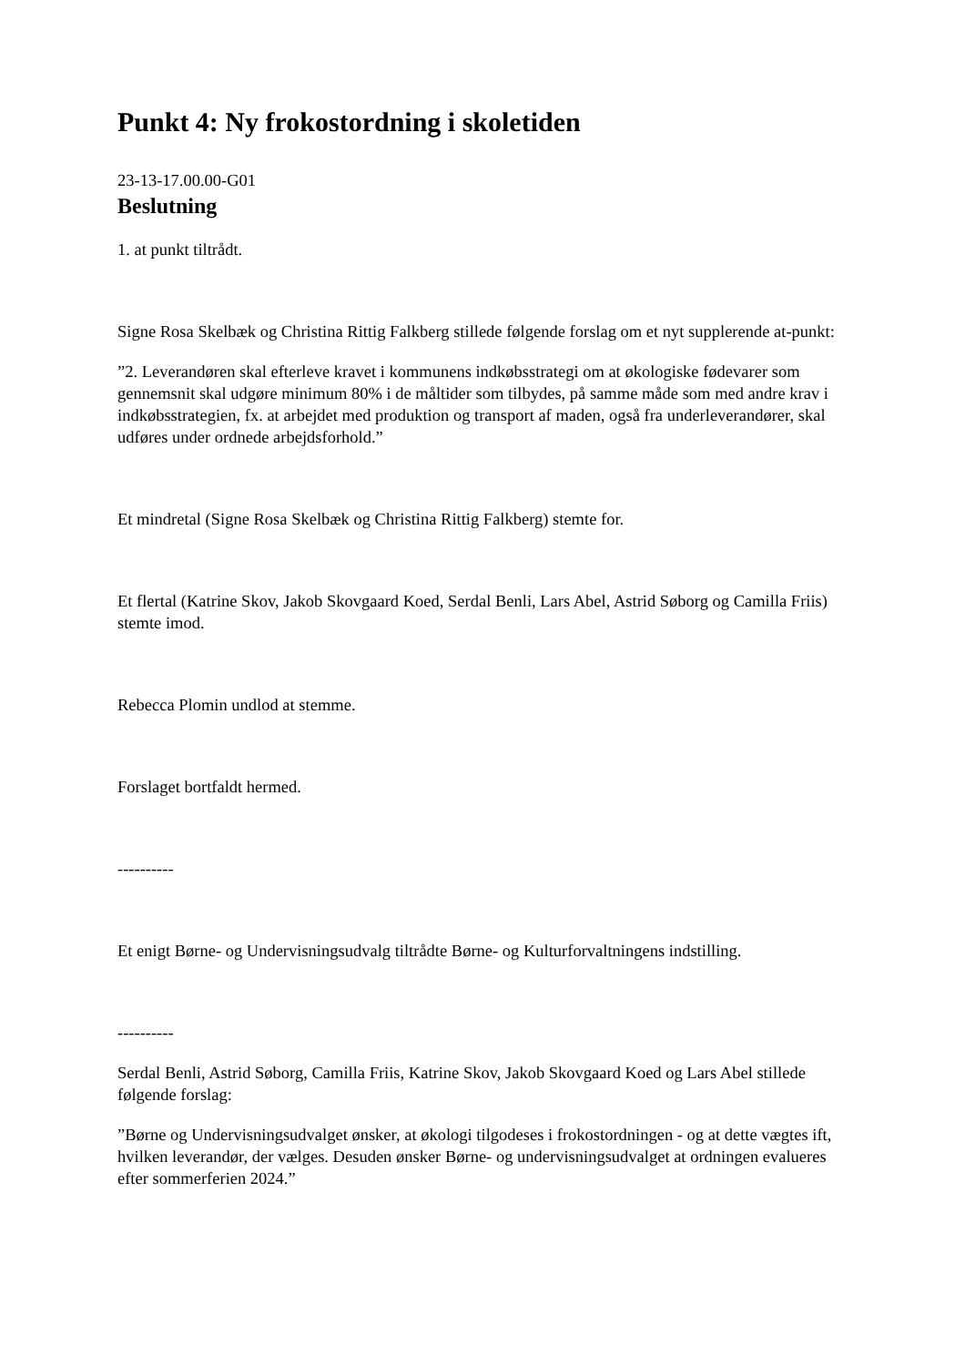Punkt 4: Ny frokostordning i skoletiden
23-13-17.00.00-G01
Beslutning
1. at punkt tiltrådt.
Signe Rosa Skelbæk og Christina Rittig Falkberg stillede følgende forslag om et nyt supplerende at-punkt:
”2. Leverandøren skal efterleve kravet i kommunens indkøbsstrategi om at økologiske fødevarer som gennemsnit skal udgøre minimum 80% i de måltider som tilbydes, på samme måde som med andre krav i indkøbsstrategien, fx. at arbejdet med produktion og transport af maden, også fra underleverandører, skal udføres under ordnede arbejdsforhold.”
Et mindretal (Signe Rosa Skelbæk og Christina Rittig Falkberg) stemte for.
Et flertal (Katrine Skov, Jakob Skovgaard Koed, Serdal Benli, Lars Abel, Astrid Søborg og Camilla Friis) stemte imod.
Rebecca Plomin undlod at stemme.
Forslaget bortfaldt hermed.
----------
Et enigt Børne- og Undervisningsudvalg tiltrådte Børne- og Kulturforvaltningens indstilling.
----------
Serdal Benli, Astrid Søborg, Camilla Friis, Katrine Skov, Jakob Skovgaard Koed og Lars Abel stillede følgende forslag:
”Børne og Undervisningsudvalget ønsker, at økologi tilgodeses i frokostordningen - og at dette vægtes ift, hvilken leverandør, der vælges. Desuden ønsker Børne- og undervisningsudvalget at ordningen evalueres efter sommerferien 2024.”